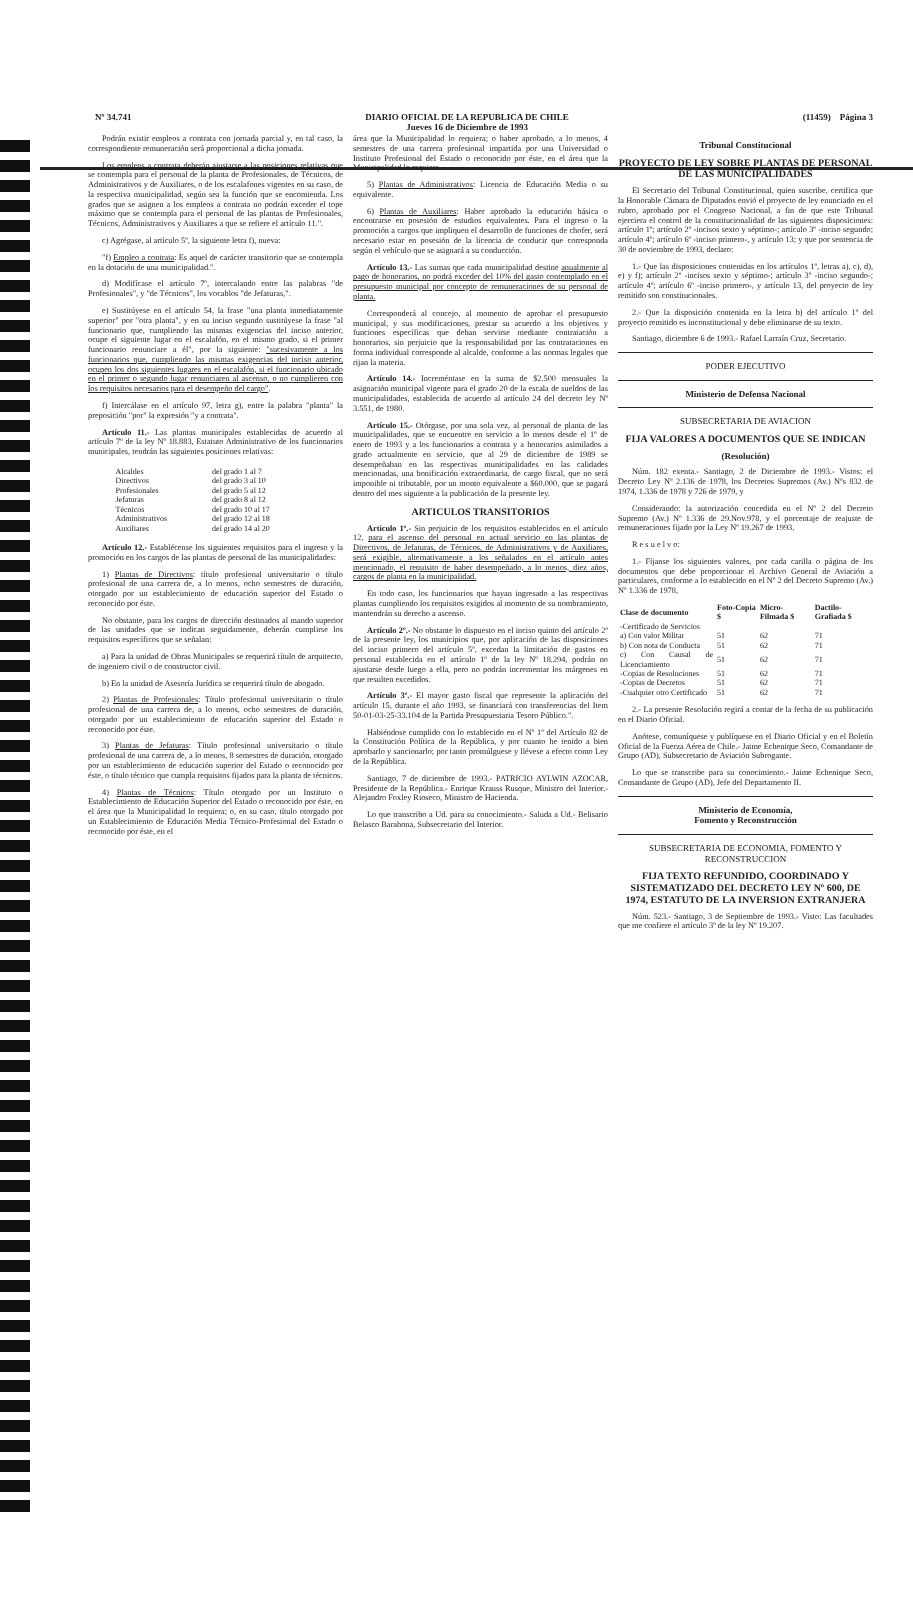Nº 34.741 DIARIO OFICIAL DE LA REPUBLICA DE CHILE
Jueves 16 de Diciembre de 1993 (11459) Página 3
Podrán existir empleos a contrata con jornada parcial y, en tal caso, la correspondiente remuneración será proporcional a dicha jornada.
Los empleos a contrata deberán ajustarse a las posiciones relativas que se contempla para el personal de la planta de Profesionales, de Técnicos, de Administrativos y de Auxiliares, o de los escalafones vigentes en su caso, de la respectiva municipalidad, según sea la función que se encomienda. Los grados que se asignen a los empleos a contrata no podrán exceder el tope máximo que se contempla para el personal de las plantas de Profesionales, Técnicos, Administrativos y Auxiliares a que se refiere el artículo 11.".
c) Agrégase, al artículo 5º, la siguiente letra f), nueva:
"f) Empleo a contrata: Es aquel de carácter transitorio que se contempla en la dotación de una municipalidad.".
d) Modifícase el artículo 7º, intercalando entre las palabras "de Profesionales", y "de Técnicos", los vocablos "de Jefaturas,".
e) Sustitúyese en el artículo 54, la frase "una planta inmediatamente superior" por "otra planta", y en su inciso segundo sustitúyese la frase "al funcionario que, cumpliendo las mismas exigencias del inciso anterior, ocupe el siguiente lugar en el escalafón, en el mismo grado, si el primer funcionario renunciare a él", por la siguiente: "sucesivamente a los funcionarios que, cumpliendo las mismas exigencias del inciso anterior, ocupen los dos siguientes lugares en el escalafón, si el funcionario ubicado en el primer o segundo lugar renunciaren al ascenso, o no cumplieren con los requisitos necesarios para el desempeño del cargo".
f) Intercálase en el artículo 97, letra g), entre la palabra "planta" la preposición "por" la expresión "y a contrata".
Artículo 11.- Las plantas municipales establecidas de acuerdo al artículo 7º de la ley Nº 18.883, Estatuto Administrativo de los funcionarios municipales, tendrán las siguientes posiciones relativas:
| Alcaldes | del grado 1 al 7 |
| Directivos | del grado 3 al 10 |
| Profesionales | del grado 5 al 12 |
| Jefaturas | del grado 8 al 12 |
| Técnicos | del grado 10 al 17 |
| Administrativos | del grado 12 al 18 |
| Auxiliares | del grado 14 al 20 |
Artículo 12.- Establécense los siguientes requisitos para el ingreso y la promoción en los cargos de las plantas de personal de las municipalidades:
1) Plantas de Directivos: título profesional universitario o título profesional de una carrera de, a lo menos, ocho semestres de duración, otorgado por un establecimiento de educación superior del Estado o reconocido por éste.
No obstante, para los cargos de dirección destinados al mando superior de las unidades que se indican seguidamente, deberán cumplirse los requisitos específicos que se señalan:
a) Para la unidad de Obras Municipales se requerirá título de arquitecto, de ingeniero civil o de constructor civil.
b) En la unidad de Asesoría Jurídica se requerirá título de abogado.
2) Plantas de Profesionales: Título profesional universitario o título profesional de una carrera de, a lo menos, ocho semestres de duración, otorgado por un establecimiento de educación superior del Estado o reconocido por éste.
3) Plantas de Jefaturas: Título profesional universitario o título profesional de una carrera de, a lo menos, 8 semestres de duración, otorgado por un establecimiento de educación superior del Estado o reconocido por éste, o título técnico que cumpla requisitos fijados para la planta de técnicos.
4) Plantas de Técnicos: Título otorgado por un Instituto o Establecimiento de Educación Superior del Estado o reconocido por éste, en el área que la Municipalidad lo requiera; o, en su caso, título otorgado por un Establecimiento de Educación Media Técnico-Profesional del Estado o reconocido por éste, en el
área que la Municipalidad lo requiera; o haber aprobado, a lo menos, 4 semestres de una carrera profesional impartida por una Universidad o Instituto Profesional del Estado o reconocido por éste, en el área que la Municipalidad lo requiera.
5) Plantas de Administrativos: Licencia de Educación Media o su equivalente.
6) Plantas de Auxiliares: Haber aprobado la educación básica o encontrarse en posesión de estudios equivalentes. Para el ingreso o la promoción a cargos que impliquen el desarrollo de funciones de chofer, será necesario estar en posesión de la licencia de conducir que corresponda según el vehículo que se asignará a su conducción.
Artículo 13.- Las sumas que cada municipalidad destine anualmente al pago de honorarios, no podrá exceder del 10% del gasto contemplado en el presupuesto municipal por concepto de remuneraciones de su personal de planta.
Corresponderá al concejo, al momento de aprobar el presupuesto municipal, y sus modificaciones, prestar su acuerdo a los objetivos y funciones específicas que deban servirse mediante contratación a honorarios, sin perjuicio que la responsabilidad por las contrataciones en forma individual corresponde al alcalde, conforme a las normas legales que rijan la materia.
Artículo 14.- Increméntase en la suma de $2.500 mensuales la asignación municipal vigente para el grado 20 de la escala de sueldos de las municipalidades, establecida de acuerdo al artículo 24 del decreto ley Nº 3.551, de 1980.
Artículo 15.- Otórgase, por una sola vez, al personal de planta de las municipalidades, que se encuentre en servicio a lo menos desde el 1º de enero de 1993 y a los funcionarios a contrata y a honorarios asimilados a grado actualmente en servicio, que al 29 de diciembre de 1989 se desempeñaban en las respectivas municipalidades en las calidades mencionadas, una bonificación extraordinaria, de cargo fiscal, que no será imponible ni tributable, por un monto equivalente a $60.000, que se pagará dentro del mes siguiente a la publicación de la presente ley.
ARTICULOS TRANSITORIOS
Artículo 1º.- Sin perjuicio de los requisitos establecidos en el artículo 12, para el ascenso del personal en actual servicio en las plantas de Directivos, de Jefaturas, de Técnicos, de Administrativos y de Auxiliares, será exigible, alternativamente a los señalados en el artículo antes mencionado, el requisito de haber desempeñado, a lo menos, diez años, cargos de planta en la municipalidad.
En todo caso, los funcionarios que hayan ingresado a las respectivas plantas cumpliendo los requisitos exigidos al momento de su nombramiento, mantendrán su derecho a ascenso.
Artículo 2º.- No obstante lo dispuesto en el inciso quinto del artículo 2º de la presente ley, los municipios que, por aplicación de las disposiciones del inciso primero del artículo 5º, excedan la limitación de gastos en personal establecida en el artículo 1º de la ley Nº 18.294, podrán no ajustarse desde luego a ella, pero no podrán incrementar los márgenes en que resulten excedidos.
Artículo 3º.- El mayor gasto fiscal que represente la aplicación del artículo 15, durante el año 1993, se financiará con transferencias del Item 50-01-03-25-33.104 de la Partida Presupuestaria Tesoro Público.".
Habiéndose cumplido con lo establecido en el Nº 1º del Artículo 82 de la Constitución Política de la República, y por cuanto he tenido a bien aprobarlo y sancionarlo; por tanto promúlguese y llévese a efecto como Ley de la República.
Santiago, 7 de diciembre de 1993.- PATRICIO AYLWIN AZOCAR, Presidente de la República.- Enrique Krauss Rusque, Ministro del Interior.- Alejandro Foxley Rioseco, Ministro de Hacienda.
Lo que transcribo a Ud. para su conocimiento.- Saluda a Ud.- Belisario Belasco Barahona, Subsecretario del Interior.
Tribunal Constitucional
PROYECTO DE LEY SOBRE PLANTAS DE PERSONAL DE LAS MUNICIPALIDADES
El Secretario del Tribunal Constitucional, quien suscribe, certifica que la Honorable Cámara de Diputados envió el proyecto de ley enunciado en el rubro, aprobado por el Congreso Nacional, a fin de que este Tribunal ejerciera el control de la constitucionalidad de las siguientes disposiciones: artículo 1º; artículo 2º -incisos sexto y séptimo-; artículo 3º -inciso segundo; artículo 4º; artículo 6º -inciso primero-, y artículo 13; y que por sentencia de 30 de noviembre de 1993, declaro:
1.- Que las disposiciones contenidas en los artículos 1º, letras a), c), d), e) y f); artículo 2º -incisos sexto y séptimo-; artículo 3º -inciso segundo-; artículo 4º; artículo 6º -inciso primero-, y artículo 13, del proyecto de ley remitido son constitucionales.
2.- Que la disposición contenida en la letra b) del artículo 1º del proyecto remitido es inconstitucional y debe eliminarse de su texto.
Santiago, diciembre 6 de 1993.- Rafael Larraín Cruz, Secretario.
PODER EJECUTIVO
Ministerio de Defensa Nacional
SUBSECRETARIA DE AVIACION
FIJA VALORES A DOCUMENTOS QUE SE INDICAN
(Resolución)
Núm. 182 exenta.- Santiago, 2 de Diciembre de 1993.- Vistos: el Decreto Ley Nº 2.136 de 1978, los Decretos Supremos (Av.) Nºs 832 de 1974, 1.336 de 1978 y 726 de 1979, y
Considerando: la autorización concedida en el Nº 2 del Decreto Supremo (Av.) Nº 1.336 de 29.Nov.978, y el porcentaje de reajuste de remuneraciones fijado por la Ley Nº 19.267 de 1993,
R e s u e l v o:
1.- Fíjanse los siguientes valores, por cada carilla o página de los documentos que debe proporcionar el Archivo General de Aviación a particulares, conforme a lo establecido en el Nº 2 del Decreto Supremo (Av.) Nº 1.336 de 1978,
| Clase de documento | Foto-Copia $ | Micro-Filmada $ | Dactilo-Grafiada $ |
| --- | --- | --- | --- |
| -Certificado de Servicios | | | |
| a) Con valor Militar | 51 | 62 | 71 |
| b) Con nota de Conducta | 51 | 62 | 71 |
| c) Con Causal de Licenciamiento | 51 | 62 | 71 |
| -Copias de Resoluciones | 51 | 62 | 71 |
| -Copias de Decretos | 51 | 62 | 71 |
| -Cualquier otro Certificado | 51 | 62 | 71 |
2.- La presente Resolución regirá a contar de la fecha de su publicación en el Diario Oficial.
Anótese, comuníquese y publíquese en el Diario Oficial y en el Boletín Oficial de la Fuerza Aérea de Chile.- Jaime Echenique Seco, Comandante de Grupo (AD), Subsecretario de Aviación Subrogante.
Lo que se transcribe para su conocimiento.- Jaime Echenique Seco, Comandante de Grupo (AD), Jefe del Departamento II.
Ministerio de Economía,
Fomento y Reconstrucción
SUBSECRETARIA DE ECONOMIA, FOMENTO Y RECONSTRUCCION
FIJA TEXTO REFUNDIDO, COORDINADO Y SISTEMATIZADO DEL DECRETO LEY Nº 600, DE 1974, ESTATUTO DE LA INVERSION EXTRANJERA
Núm. 523.- Santiago, 3 de Septiembre de 1993.- Visto: Las facultades que me confiere el artículo 3º de la ley Nº 19.207.